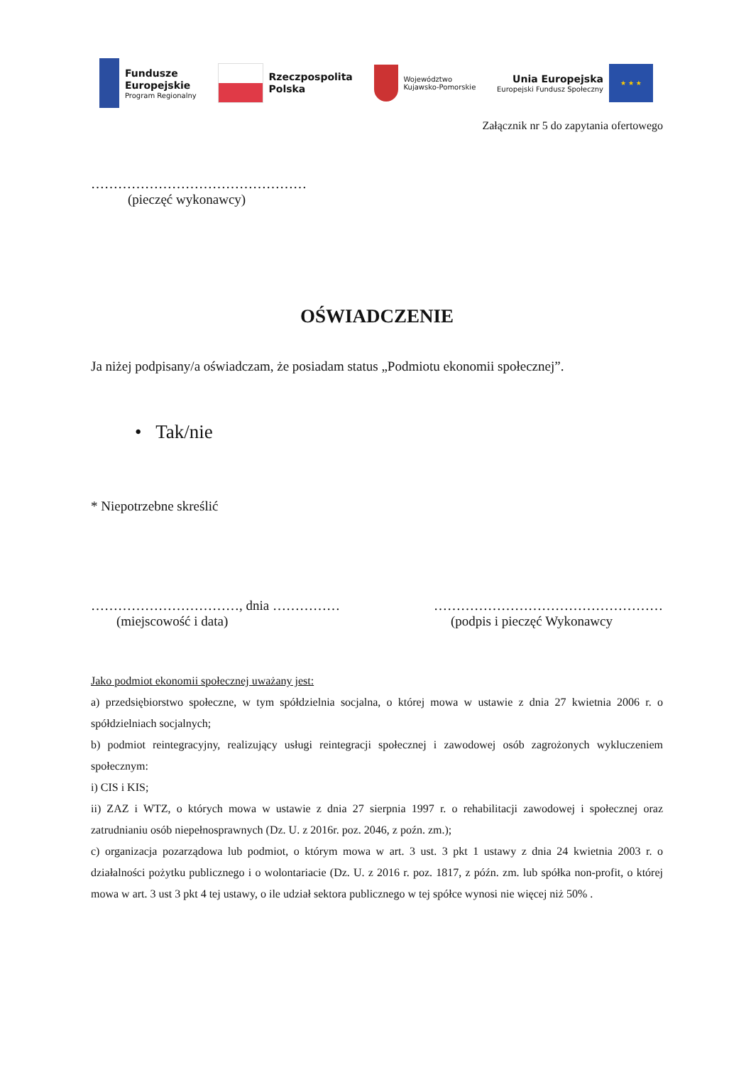Fundusze
Europejskie
Program Regionalny
Rzeczpospolita
Polska
Województwo
Kujawsko-Pomorskie
Unia Europejska
Europejski Fundusz Społeczny
★ ★ ★
Załącznik nr 5 do zapytania ofertowego
…………………………………………
(pieczęć wykonawcy)
OŚWIADCZENIE
Ja niżej podpisany/a oświadczam, że posiadam status „Podmiotu ekonomii społecznej”.
• Tak/nie
* Niepotrzebne skreślić
……………………………, dnia ……………
(miejscowość i data)
……………………………………………
(podpis i pieczęć Wykonawcy
Jako podmiot ekonomii społecznej uważany jest:
a) przedsiębiorstwo społeczne, w tym spółdzielnia socjalna, o której mowa w ustawie z dnia 27 kwietnia 2006 r. o spółdzielniach socjalnych;
b) podmiot reintegracyjny, realizujący usługi reintegracji społecznej i zawodowej osób zagrożonych wykluczeniem społecznym:
i) CIS i KIS;
ii) ZAZ i WTZ, o których mowa w ustawie z dnia 27 sierpnia 1997 r. o rehabilitacji zawodowej i społecznej oraz zatrudnianiu osób niepełnosprawnych (Dz. U. z 2016r. poz. 2046, z poźn. zm.);
c) organizacja pozarządowa lub podmiot, o którym mowa w art. 3 ust. 3 pkt 1 ustawy z dnia 24 kwietnia 2003 r. o działalności pożytku publicznego i o wolontariacie (Dz. U. z 2016 r. poz. 1817, z późn. zm. lub spółka non-profit, o której mowa w art. 3 ust 3 pkt 4 tej ustawy, o ile udział sektora publicznego w tej spółce wynosi nie więcej niż 50% .